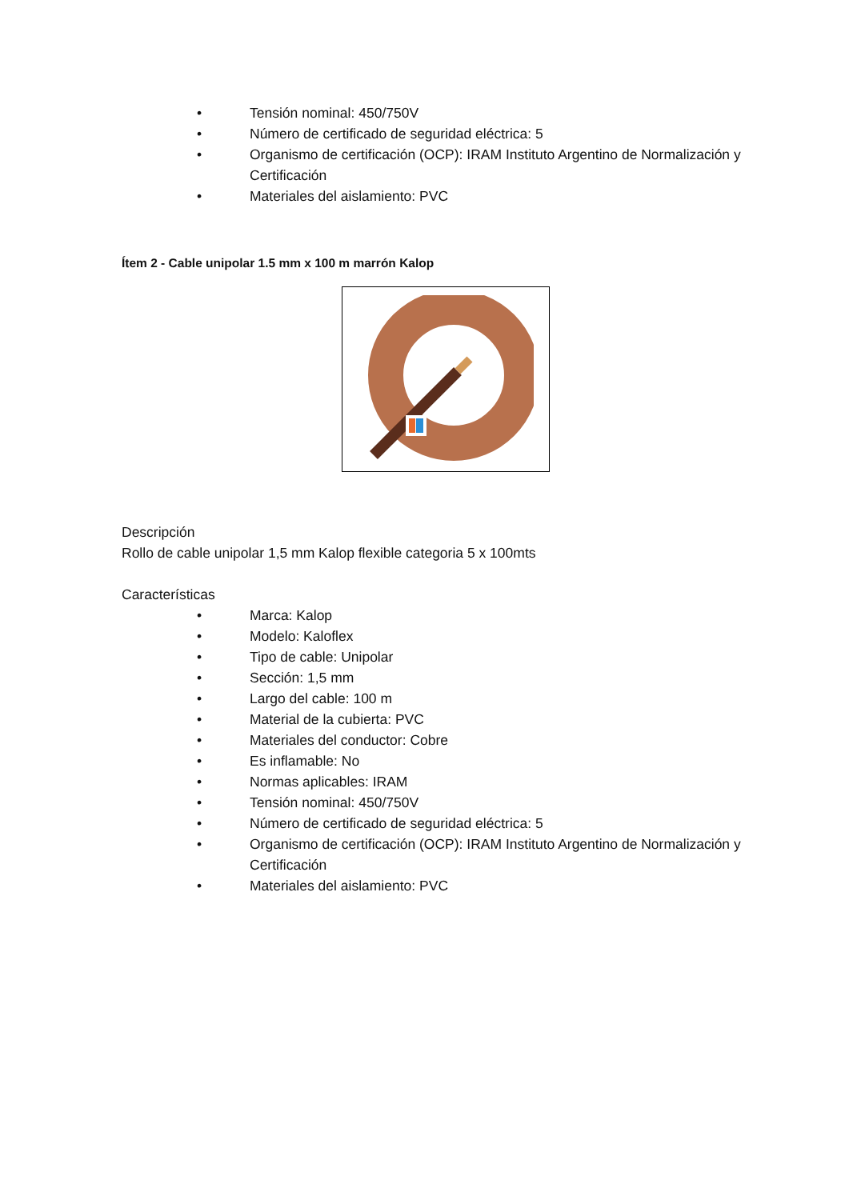• Tensión nominal: 450/750V
• Número de certificado de seguridad eléctrica: 5
• Organismo de certificación (OCP): IRAM Instituto Argentino de Normalización y Certificación
• Materiales del aislamiento: PVC
Ítem 2 - Cable unipolar 1.5 mm x 100 m marrón Kalop
Descripción
Rollo de cable unipolar 1,5 mm Kalop flexible categoria 5 x 100mts
Características
• Marca: Kalop
• Modelo: Kaloflex
• Tipo de cable: Unipolar
• Sección: 1,5 mm
• Largo del cable: 100 m
• Material de la cubierta: PVC
• Materiales del conductor: Cobre
• Es inflamable: No
• Normas aplicables: IRAM
• Tensión nominal: 450/750V
• Número de certificado de seguridad eléctrica: 5
• Organismo de certificación (OCP): IRAM Instituto Argentino de Normalización y Certificación
• Materiales del aislamiento: PVC